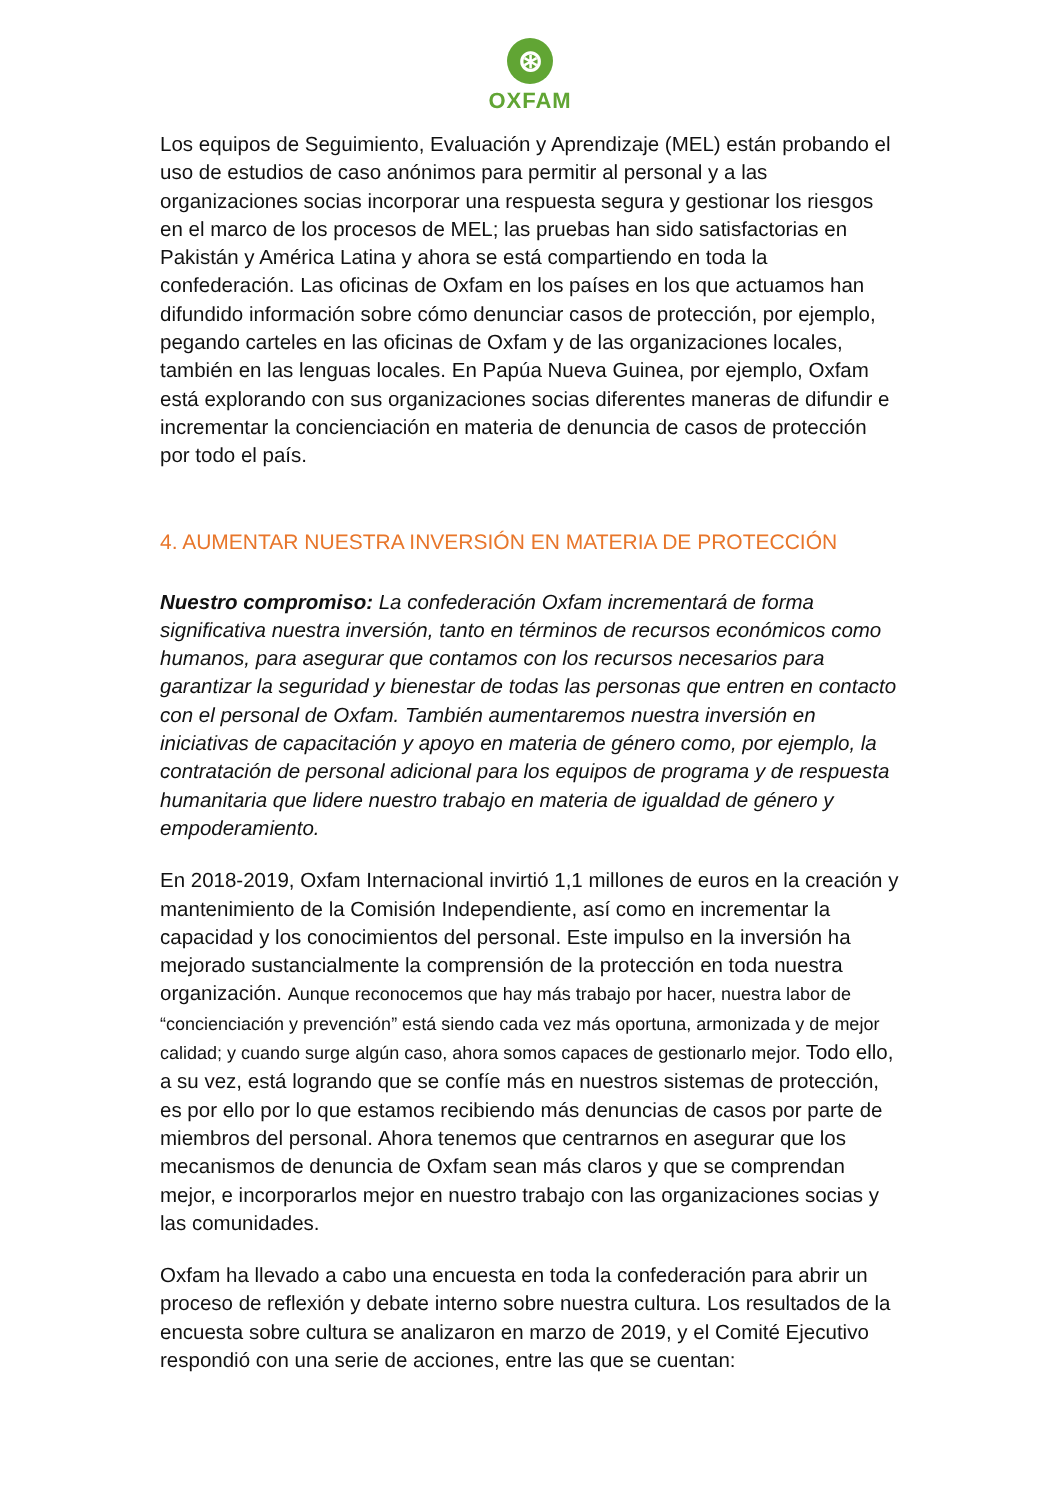⊛
OXFAM
Los equipos de Seguimiento, Evaluación y Aprendizaje (MEL) están probando el uso de estudios de caso anónimos para permitir al personal y a las organizaciones socias incorporar una respuesta segura y gestionar los riesgos en el marco de los procesos de MEL; las pruebas han sido satisfactorias en Pakistán y América Latina y ahora se está compartiendo en toda la confederación. Las oficinas de Oxfam en los países en los que actuamos han difundido información sobre cómo denunciar casos de protección, por ejemplo, pegando carteles en las oficinas de Oxfam y de las organizaciones locales, también en las lenguas locales. En Papúa Nueva Guinea, por ejemplo, Oxfam está explorando con sus organizaciones socias diferentes maneras de difundir e incrementar la concienciación en materia de denuncia de casos de protección por todo el país.
4. AUMENTAR NUESTRA INVERSIÓN EN MATERIA DE PROTECCIÓN
Nuestro compromiso: La confederación Oxfam incrementará de forma significativa nuestra inversión, tanto en términos de recursos económicos como humanos, para asegurar que contamos con los recursos necesarios para garantizar la seguridad y bienestar de todas las personas que entren en contacto con el personal de Oxfam. También aumentaremos nuestra inversión en iniciativas de capacitación y apoyo en materia de género como, por ejemplo, la contratación de personal adicional para los equipos de programa y de respuesta humanitaria que lidere nuestro trabajo en materia de igualdad de género y empoderamiento.
En 2018-2019, Oxfam Internacional invirtió 1,1 millones de euros en la creación y mantenimiento de la Comisión Independiente, así como en incrementar la capacidad y los conocimientos del personal. Este impulso en la inversión ha mejorado sustancialmente la comprensión de la protección en toda nuestra organización. Aunque reconocemos que hay más trabajo por hacer, nuestra labor de “concienciación y prevención” está siendo cada vez más oportuna, armonizada y de mejor calidad; y cuando surge algún caso, ahora somos capaces de gestionarlo mejor. Todo ello, a su vez, está logrando que se confíe más en nuestros sistemas de protección, es por ello por lo que estamos recibiendo más denuncias de casos por parte de miembros del personal. Ahora tenemos que centrarnos en asegurar que los mecanismos de denuncia de Oxfam sean más claros y que se comprendan mejor, e incorporarlos mejor en nuestro trabajo con las organizaciones socias y las comunidades.
Oxfam ha llevado a cabo una encuesta en toda la confederación para abrir un proceso de reflexión y debate interno sobre nuestra cultura. Los resultados de la encuesta sobre cultura se analizaron en marzo de 2019, y el Comité Ejecutivo respondió con una serie de acciones, entre las que se cuentan: